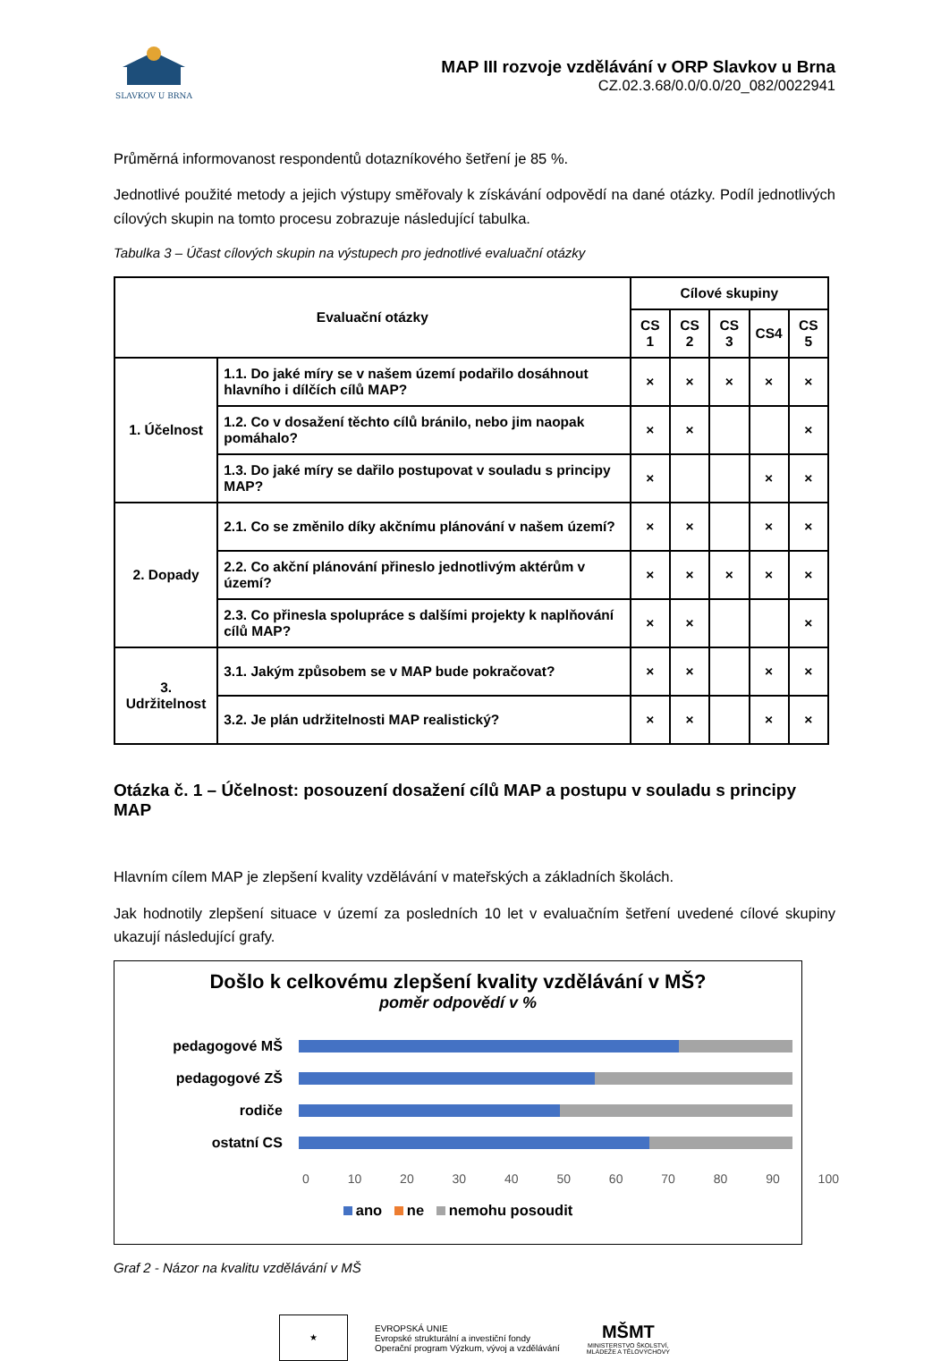SLAVKOV U BRNA
MAP III rozvoje vzdělávání v ORP Slavkov u Brna
CZ.02.3.68/0.0/0.0/20_082/0022941
Průměrná informovanost respondentů dotazníkového šetření je 85 %.
Jednotlivé použité metody a jejich výstupy směřovaly k získávání odpovědí na dané otázky. Podíl jednotlivých cílových skupin na tomto procesu zobrazuje následující tabulka.
Tabulka 3 – Účast cílových skupin na výstupech pro jednotlivé evaluační otázky
| Evaluační otázky | | Cílové skupiny | | | | |
| --- | --- | --- | --- | --- | --- | --- |
| | | CS 1 | CS 2 | CS 3 | CS4 | CS 5 |
| 1. Účelnost | 1.1. Do jaké míry se v našem území podařilo dosáhnout hlavního i dílčích cílů MAP? | × | × | × | × | × |
| | 1.2. Co v dosažení těchto cílů bránilo, nebo jim naopak pomáhalo? | × | × | | | × |
| | 1.3. Do jaké míry se dařilo postupovat v souladu s principy MAP? | × | | | × | × |
| 2. Dopady | 2.1. Co se změnilo díky akčnímu plánování v našem území? | × | × | | × | × |
| | 2.2. Co akční plánování přineslo jednotlivým aktérům v území? | × | × | × | × | × |
| | 2.3. Co přinesla spolupráce s dalšími projekty k naplňování cílů MAP? | × | × | | | × |
| 3. Udržitelnost | 3.1. Jakým způsobem se v MAP bude pokračovat? | × | × | | × | × |
| | 3.2. Je plán udržitelnosti MAP realistický? | × | × | | × | × |
Otázka č. 1 – Účelnost: posouzení dosažení cílů MAP a postupu v souladu s principy MAP
Hlavním cílem MAP je zlepšení kvality vzdělávání v mateřských a základních školách.
Jak hodnotily zlepšení situace v území za posledních 10 let v evaluačním šetření uvedené cílové skupiny ukazují následující grafy.
Došlo k celkovému zlepšení kvality vzdělávání v MŠ?
poměr odpovědí v %
pedagogové MŠ
pedagogové ZŠ
rodiče
ostatní CS
0 10 20 30 40 50 60 70 80 90 100
ano ne nemohu posoudit
Graf 2 - Názor na kvalitu vzdělávání v MŠ
★
EVROPSKÁ UNIE
Evropské strukturální a investiční fondy
Operační program Výzkum, vývoj a vzdělávání
MŠMT
MINISTERSTVO ŠKOLSTVÍ,
MLÁDEŽE A TĚLOVÝCHOVY